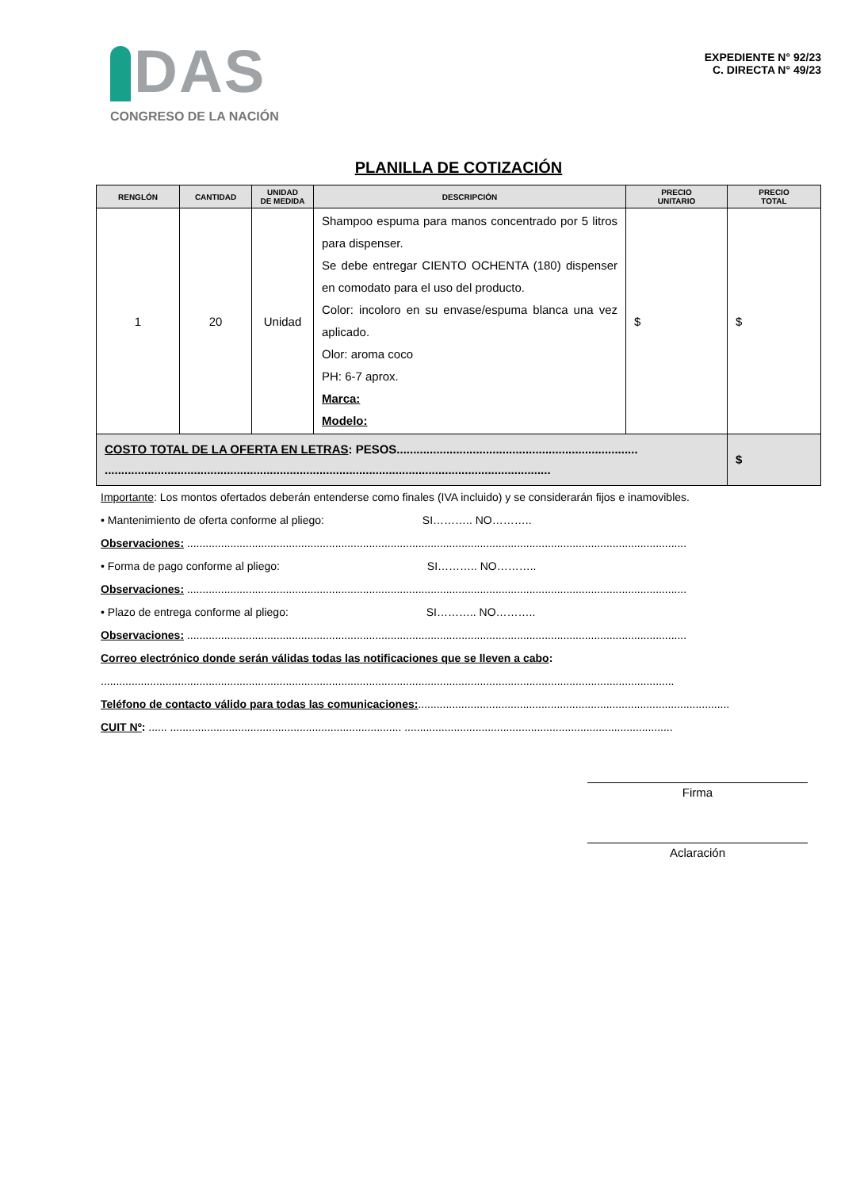DAS
CONGRESO DE LA NACIÓN
EXPEDIENTE N° 92/23
C. DIRECTA N° 49/23
PLANILLA DE COTIZACIÓN
| RENGLÓN | CANTIDAD | UNIDAD DE MEDIDA | DESCRIPCIÓN | PRECIO UNITARIO | PRECIO TOTAL |
| --- | --- | --- | --- | --- | --- |
| 1 | 20 | Unidad | Shampoo espuma para manos concentrado por 5 litros para dispenser. Se debe entregar CIENTO OCHENTA (180) dispenser en comodato para el uso del producto. Color: incoloro en su envase/espuma blanca una vez aplicado. Olor: aroma coco PH: 6-7 aprox. Marca: Modelo: | $ | $ |
| COSTO TOTAL DE LA OFERTA EN LETRAS : PESOS......................................................................... ....................................................................................................................................... | | | | | $ |
Importante: Los montos ofertados deberán entenderse como finales (IVA incluido) y se considerarán fijos e inamovibles.
• Mantenimiento de oferta conforme al pliego: SI……….. NO………..
Observaciones: ..................................................................................................................................................................
• Forma de pago conforme al pliego: SI……….. NO………..
Observaciones: ..................................................................................................................................................................
• Plazo de entrega conforme al pliego: SI……….. NO………..
Observaciones: ..................................................................................................................................................................
Correo electrónico donde serán válidas todas las notificaciones que se lleven a cabo:
..........................................................................................................................................................................................
Teléfono de contacto válido para todas las comunicaciones:.....................................................................................................
CUIT Nº: ...... ........................................................................... .......................................................................................
Firma
Aclaración